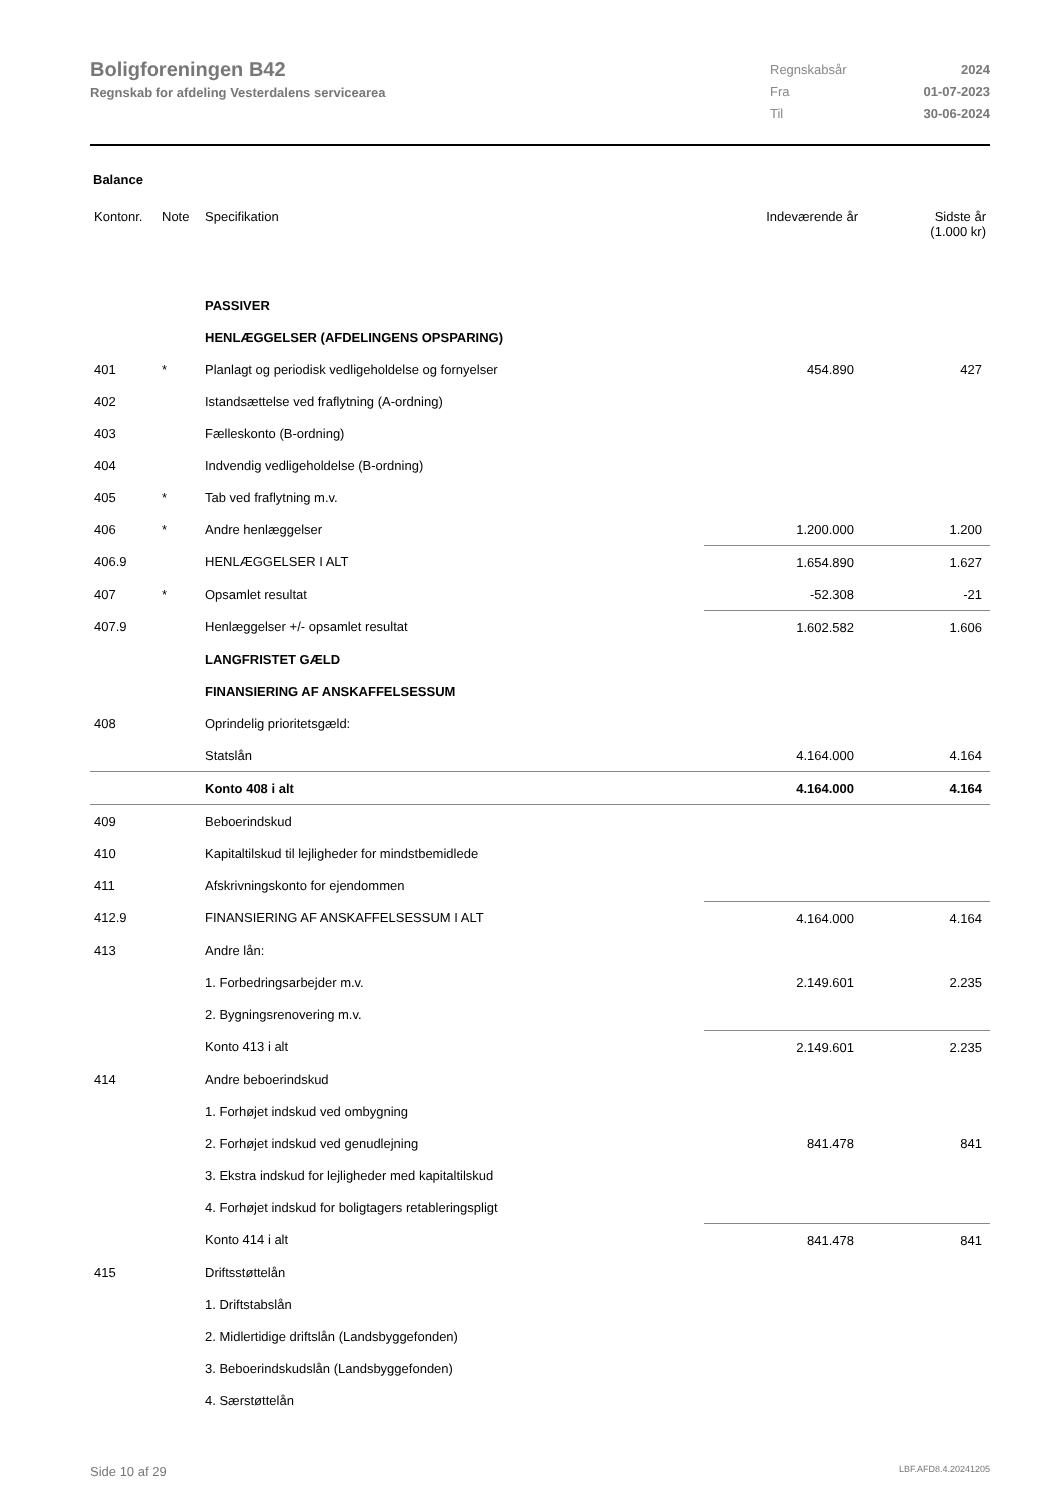Boligforeningen B42
Regnskab for afdeling Vesterdalens servicearea
| Regnskabsår | 2024 |
| Fra | 01-07-2023 |
| Til | 30-06-2024 |
Balance
| Kontonr. | Note | Specifikation | Indeværende år | Sidste år (1.000 kr) |
| --- | --- | --- | --- | --- |
| | | PASSIVER | | |
| | | HENLÆGGELSER (AFDELINGENS OPSPARING) | | |
| 401 | * | Planlagt og periodisk vedligeholdelse og fornyelser | 454.890 | 427 |
| 402 | | Istandsættelse ved fraflytning (A-ordning) | | |
| 403 | | Fælleskonto (B-ordning) | | |
| 404 | | Indvendig vedligeholdelse (B-ordning) | | |
| 405 | * | Tab ved fraflytning m.v. | | |
| 406 | * | Andre henlæggelser | 1.200.000 | 1.200 |
| 406.9 | | HENLÆGGELSER I ALT | 1.654.890 | 1.627 |
| 407 | * | Opsamlet resultat | -52.308 | -21 |
| 407.9 | | Henlæggelser +/- opsamlet resultat | 1.602.582 | 1.606 |
| | | LANGFRISTET GÆLD | | |
| | | FINANSIERING AF ANSKAFFELSESSUM | | |
| 408 | | Oprindelig prioritetsgæld: | | |
| | | Statslån | 4.164.000 | 4.164 |
| | | Konto 408 i alt | 4.164.000 | 4.164 |
| 409 | | Beboerindskud | | |
| 410 | | Kapitaltilskud til lejligheder for mindstbemidlede | | |
| 411 | | Afskrivningskonto for ejendommen | | |
| 412.9 | | FINANSIERING AF ANSKAFFELSESSUM I ALT | 4.164.000 | 4.164 |
| 413 | | Andre lån: | | |
| | | 1. Forbedringsarbejder m.v. | 2.149.601 | 2.235 |
| | | 2. Bygningsrenovering m.v. | | |
| | | Konto 413 i alt | 2.149.601 | 2.235 |
| 414 | | Andre beboerindskud | | |
| | | 1. Forhøjet indskud ved ombygning | | |
| | | 2. Forhøjet indskud ved genudlejning | 841.478 | 841 |
| | | 3. Ekstra indskud for lejligheder med kapitaltilskud | | |
| | | 4. Forhøjet indskud for boligtagers retableringspligt | | |
| | | Konto 414 i alt | 841.478 | 841 |
| 415 | | Driftsstøttelån | | |
| | | 1. Driftstabslån | | |
| | | 2. Midlertidige driftslån (Landsbyggefonden) | | |
| | | 3. Beboerindskudslån (Landsbyggefonden) | | |
| | | 4. Særstøttelån | | |
Side 10 af 29 LBF.AFD8.4.20241205